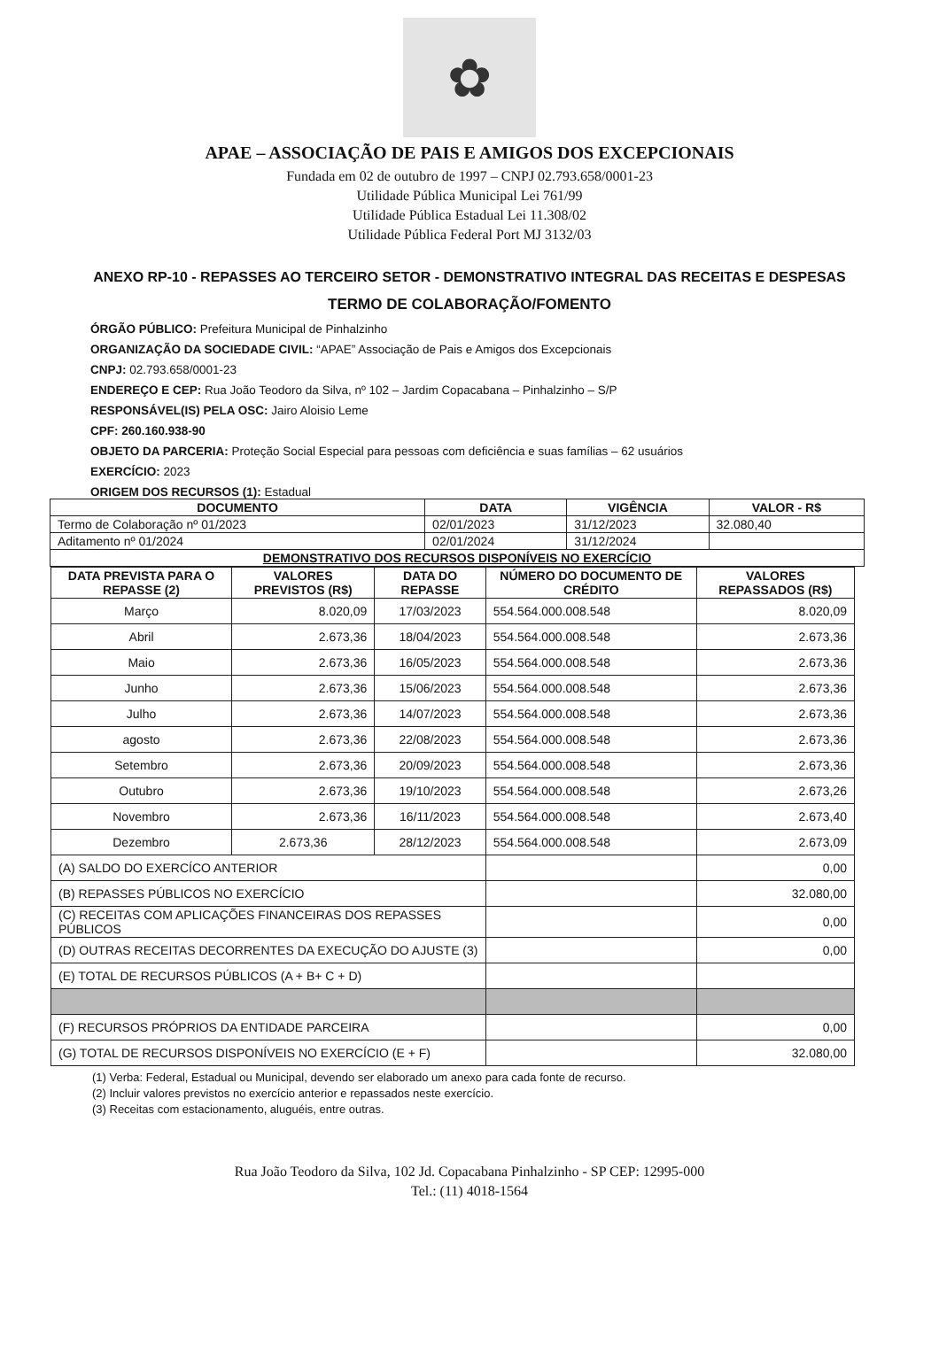✿
APAE – ASSOCIAÇÃO DE PAIS E AMIGOS DOS EXCEPCIONAIS
Fundada em 02 de outubro de 1997 – CNPJ 02.793.658/0001-23
Utilidade Pública Municipal Lei 761/99
Utilidade Pública Estadual Lei 11.308/02
Utilidade Pública Federal Port MJ 3132/03
ANEXO RP-10 - REPASSES AO TERCEIRO SETOR - DEMONSTRATIVO INTEGRAL DAS RECEITAS E DESPESAS
TERMO DE COLABORAÇÃO/FOMENTO
ÓRGÃO PÚBLICO: Prefeitura Municipal de Pinhalzinho
ORGANIZAÇÃO DA SOCIEDADE CIVIL: “APAE” Associação de Pais e Amigos dos Excepcionais
CNPJ: 02.793.658/0001-23
ENDEREÇO E CEP: Rua João Teodoro da Silva, nº 102 – Jardim Copacabana – Pinhalzinho – S/P
RESPONSÁVEL(IS) PELA OSC: Jairo Aloisio Leme
CPF: 260.160.938-90
OBJETO DA PARCERIA: Proteção Social Especial para pessoas com deficiência e suas famílias – 62 usuários
EXERCÍCIO: 2023
ORIGEM DOS RECURSOS (1): Estadual
| DOCUMENTO | DATA | VIGÊNCIA | VALOR - R$ |
| --- | --- | --- | --- |
| Termo de Colaboração nº 01/2023 | 02/01/2023 | 31/12/2023 | 32.080,40 |
| Aditamento nº 01/2024 | 02/01/2024 | 31/12/2024 | |
| DEMONSTRATIVO DOS RECURSOS DISPONÍVEIS NO EXERCÍCIO | | | |
| DATA PREVISTA PARA O REPASSE (2) | VALORES PREVISTOS (R$) | DATA DO REPASSE | NÚMERO DO DOCUMENTO DE CRÉDITO | VALORES REPASSADOS (R$) |
| --- | --- | --- | --- | --- |
| Março | 8.020,09 | 17/03/2023 | 554.564.000.008.548 | 8.020,09 |
| Abril | 2.673,36 | 18/04/2023 | 554.564.000.008.548 | 2.673,36 |
| Maio | 2.673,36 | 16/05/2023 | 554.564.000.008.548 | 2.673,36 |
| Junho | 2.673,36 | 15/06/2023 | 554.564.000.008.548 | 2.673,36 |
| Julho | 2.673,36 | 14/07/2023 | 554.564.000.008.548 | 2.673,36 |
| agosto | 2.673,36 | 22/08/2023 | 554.564.000.008.548 | 2.673,36 |
| Setembro | 2.673,36 | 20/09/2023 | 554.564.000.008.548 | 2.673,36 |
| Outubro | 2.673,36 | 19/10/2023 | 554.564.000.008.548 | 2.673,26 |
| Novembro | 2.673,36 | 16/11/2023 | 554.564.000.008.548 | 2.673,40 |
| Dezembro | 2.673,36 | 28/12/2023 | 554.564.000.008.548 | 2.673,09 |
| (A) SALDO DO EXERCÍCO ANTERIOR | | | | 0,00 |
| (B) REPASSES PÚBLICOS NO EXERCÍCIO | | | | 32.080,00 |
| (C) RECEITAS COM APLICAÇÕES FINANCEIRAS DOS REPASSES PÚBLICOS | | | | 0,00 |
| (D) OUTRAS RECEITAS DECORRENTES DA EXECUÇÃO DO AJUSTE (3) | | | | 0,00 |
| (E) TOTAL DE RECURSOS PÚBLICOS (A + B+ C + D) | | | | |
| (F) RECURSOS PRÓPRIOS DA ENTIDADE PARCEIRA | | | | 0,00 |
| (G) TOTAL DE RECURSOS DISPONÍVEIS NO EXERCÍCIO (E + F) | | | | 32.080,00 |
(1) Verba: Federal, Estadual ou Municipal, devendo ser elaborado um anexo para cada fonte de recurso.
(2) Incluir valores previstos no exercício anterior e repassados neste exercício.
(3) Receitas com estacionamento, aluguéis, entre outras.
Rua João Teodoro da Silva, 102 Jd. Copacabana Pinhalzinho - SP CEP: 12995-000
Tel.: (11) 4018-1564